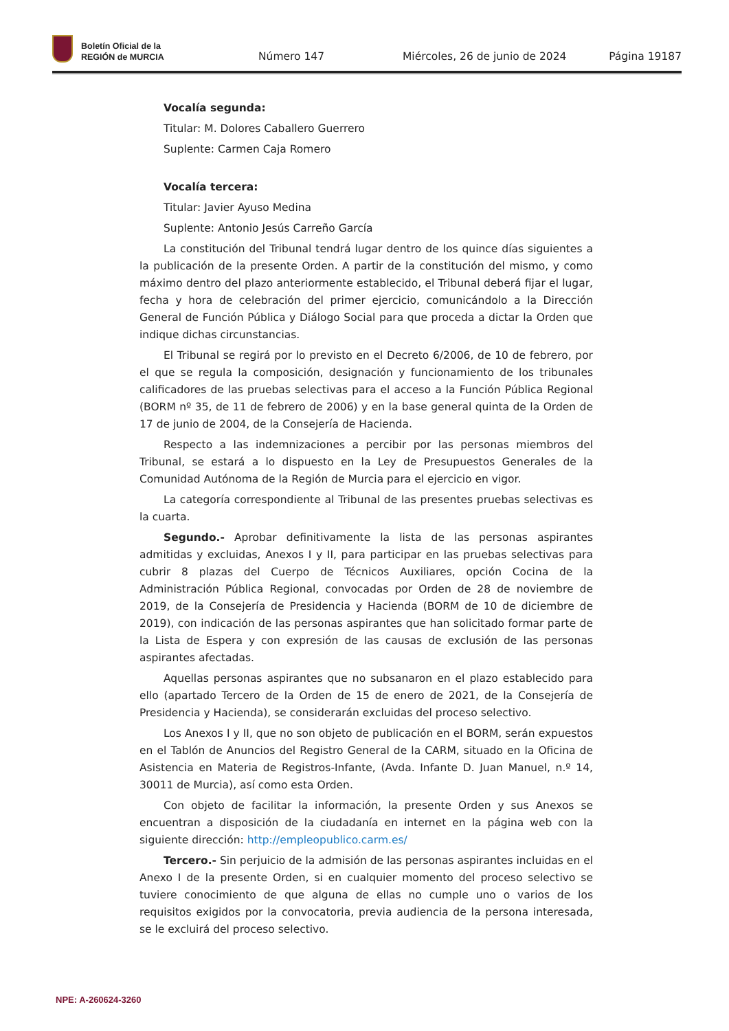Boletín Oficial de la
REGIÓN de MURCIA
Número 147
Miércoles, 26 de junio de 2024
Página 19187
Vocalía segunda:
Titular: M. Dolores Caballero Guerrero
Suplente: Carmen Caja Romero
Vocalía tercera:
Titular: Javier Ayuso Medina
Suplente: Antonio Jesús Carreño García
La constitución del Tribunal tendrá lugar dentro de los quince días siguientes a la publicación de la presente Orden. A partir de la constitución del mismo, y como máximo dentro del plazo anteriormente establecido, el Tribunal deberá fijar el lugar, fecha y hora de celebración del primer ejercicio, comunicándolo a la Dirección General de Función Pública y Diálogo Social para que proceda a dictar la Orden que indique dichas circunstancias.
El Tribunal se regirá por lo previsto en el Decreto 6/2006, de 10 de febrero, por el que se regula la composición, designación y funcionamiento de los tribunales calificadores de las pruebas selectivas para el acceso a la Función Pública Regional (BORM nº 35, de 11 de febrero de 2006) y en la base general quinta de la Orden de 17 de junio de 2004, de la Consejería de Hacienda.
Respecto a las indemnizaciones a percibir por las personas miembros del Tribunal, se estará a lo dispuesto en la Ley de Presupuestos Generales de la Comunidad Autónoma de la Región de Murcia para el ejercicio en vigor.
La categoría correspondiente al Tribunal de las presentes pruebas selectivas es la cuarta.
Segundo.- Aprobar definitivamente la lista de las personas aspirantes admitidas y excluidas, Anexos I y II, para participar en las pruebas selectivas para cubrir 8 plazas del Cuerpo de Técnicos Auxiliares, opción Cocina de la Administración Pública Regional, convocadas por Orden de 28 de noviembre de 2019, de la Consejería de Presidencia y Hacienda (BORM de 10 de diciembre de 2019), con indicación de las personas aspirantes que han solicitado formar parte de la Lista de Espera y con expresión de las causas de exclusión de las personas aspirantes afectadas.
Aquellas personas aspirantes que no subsanaron en el plazo establecido para ello (apartado Tercero de la Orden de 15 de enero de 2021, de la Consejería de Presidencia y Hacienda), se considerarán excluidas del proceso selectivo.
Los Anexos I y II, que no son objeto de publicación en el BORM, serán expuestos en el Tablón de Anuncios del Registro General de la CARM, situado en la Oficina de Asistencia en Materia de Registros-Infante, (Avda. Infante D. Juan Manuel, n.º 14, 30011 de Murcia), así como esta Orden.
Con objeto de facilitar la información, la presente Orden y sus Anexos se encuentran a disposición de la ciudadanía en internet en la página web con la siguiente dirección: http://empleopublico.carm.es/
Tercero.- Sin perjuicio de la admisión de las personas aspirantes incluidas en el Anexo I de la presente Orden, si en cualquier momento del proceso selectivo se tuviere conocimiento de que alguna de ellas no cumple uno o varios de los requisitos exigidos por la convocatoria, previa audiencia de la persona interesada, se le excluirá del proceso selectivo.
NPE: A-260624-3260